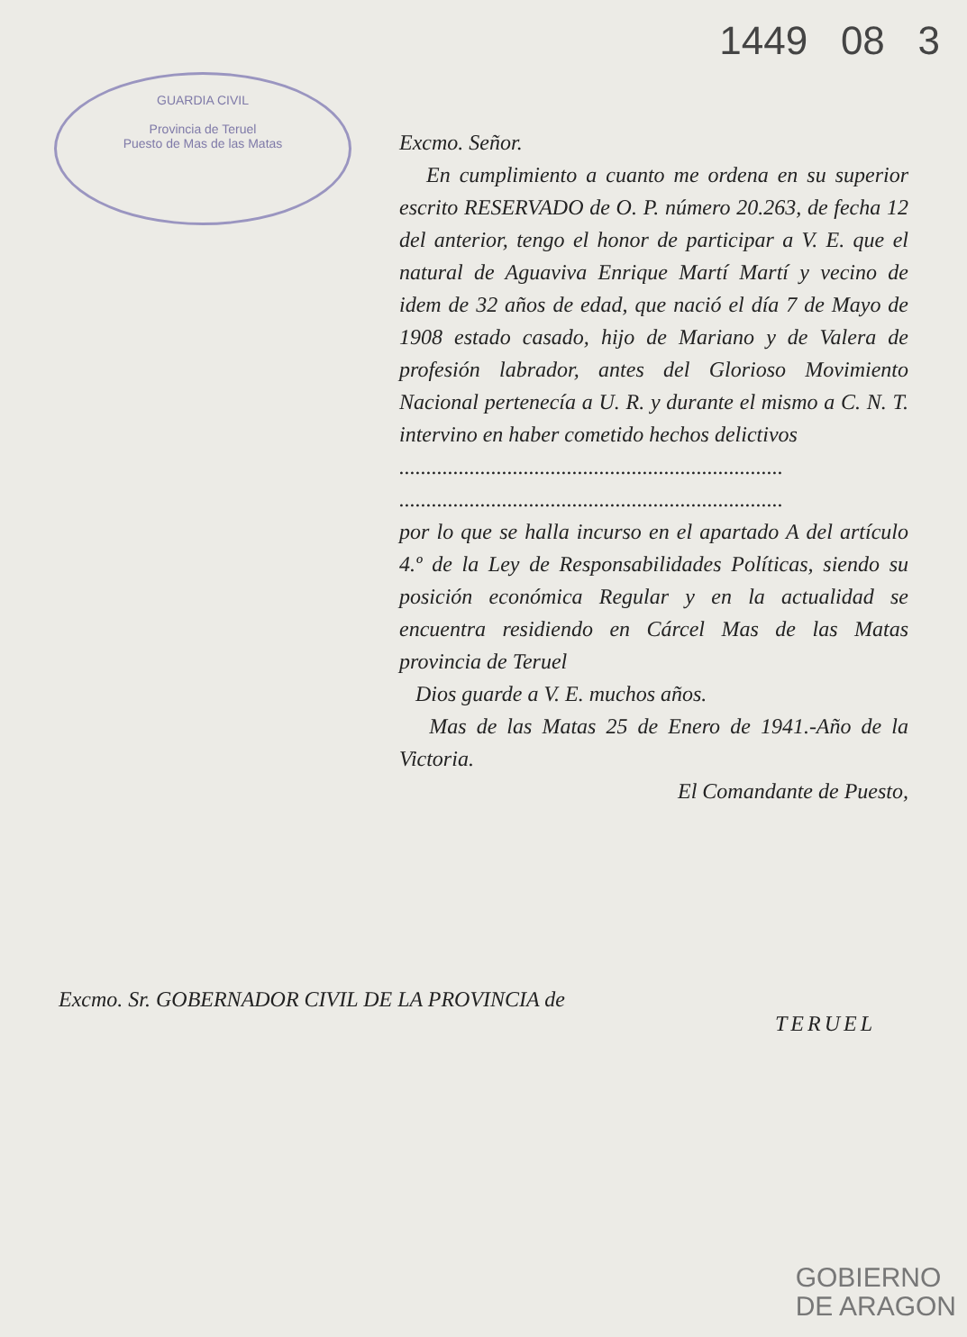GUARDIA CIVIL
Provincia de Teruel
Puesto de Mas de las Matas
1449 08 3
Excmo. Señor.
En cumplimiento a cuanto me ordena en su superior escrito RESERVADO de O. P. número 20.263, de fecha 12 del anterior, tengo el honor de participar a V. E. que el natural de Aguaviva Enrique Martí Martí y vecino de idem de 32 años de edad, que nació el día 7 de Mayo de 1908 estado casado, hijo de Mariano y de Valera de profesión labrador, antes del Glorioso Movimiento Nacional pertenecía a U. R. y durante el mismo a C. N. T. intervino en haber cometido hechos delictivos
.......................................................................
.......................................................................
por lo que se halla incurso en el apartado A del artículo 4.º de la Ley de Responsabilidades Políticas, siendo su posición económica Regular y en la actualidad se encuentra residiendo en Cárcel Mas de las Matas provincia de Teruel
Dios guarde a V. E. muchos años.
Mas de las Matas 25 de Enero de 1941.-Año de la Victoria.
El Comandante de Puesto,
Excmo. Sr. GOBERNADOR CIVIL DE LA PROVINCIA de
TERUEL
GOBIERNO
DE ARAGON